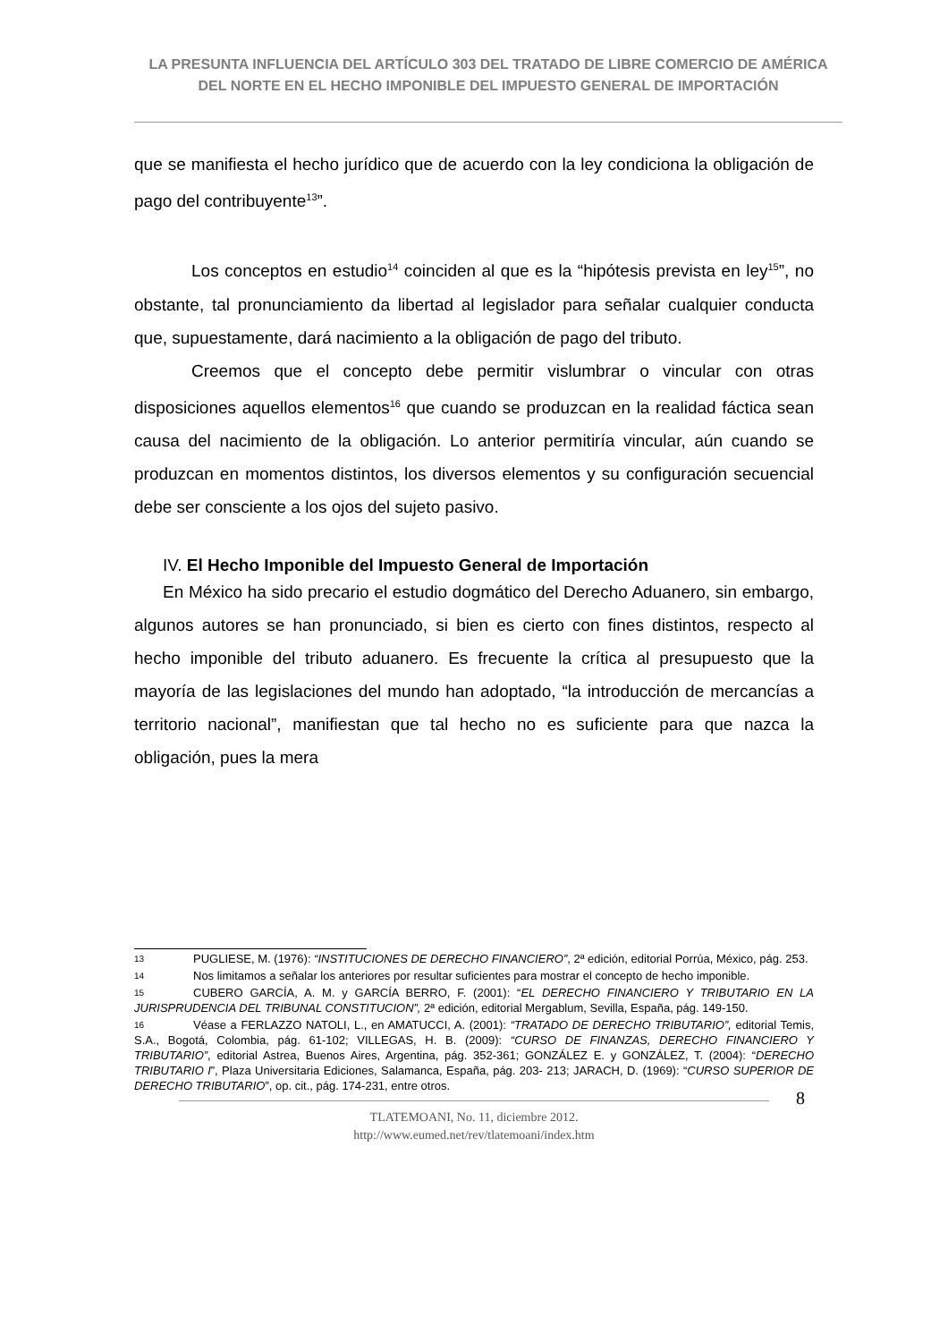LA PRESUNTA INFLUENCIA DEL ARTÍCULO 303 DEL TRATADO DE LIBRE COMERCIO DE AMÉRICA DEL NORTE EN EL HECHO IMPONIBLE DEL IMPUESTO GENERAL DE IMPORTACIÓN
que se manifiesta el hecho jurídico que de acuerdo con la ley condiciona la obligación de pago del contribuyente<sup>13</sup>”.
Los conceptos en estudio<sup>14</sup> coinciden al que es la “hipótesis prevista en ley<sup>15</sup>”, no obstante, tal pronunciamiento da libertad al legislador para señalar cualquier conducta que, supuestamente, dará nacimiento a la obligación de pago del tributo.
Creemos que el concepto debe permitir vislumbrar o vincular con otras disposiciones aquellos elementos<sup>16</sup> que cuando se produzcan en la realidad fáctica sean causa del nacimiento de la obligación. Lo anterior permitiría vincular, aún cuando se produzcan en momentos distintos, los diversos elementos y su configuración secuencial debe ser consciente a los ojos del sujeto pasivo.
IV. El Hecho Imponible del Impuesto General de Importación
En México ha sido precario el estudio dogmático del Derecho Aduanero, sin embargo, algunos autores se han pronunciado, si bien es cierto con fines distintos, respecto al hecho imponible del tributo aduanero. Es frecuente la crítica al presupuesto que la mayoría de las legislaciones del mundo han adoptado, “la introducción de mercancías a territorio nacional”, manifiestan que tal hecho no es suficiente para que nazca la obligación, pues la mera
13 PUGLIESE, M. (1976): “INSTITUCIONES DE DERECHO FINANCIERO”, 2ª edición, editorial Porrúa, México, pág. 253.
14 Nos limitamos a señalar los anteriores por resultar suficientes para mostrar el concepto de hecho imponible.
15 CUBERO GARCÍA, A. M. y GARCÍA BERRO, F. (2001): “EL DERECHO FINANCIERO Y TRIBUTARIO EN LA JURISPRUDENCIA DEL TRIBUNAL CONSTITUCION”, 2ª edición, editorial Mergablum, Sevilla, España, pág. 149-150.
16 Véase a FERLAZZO NATOLI, L., en AMATUCCI, A. (2001): “TRATADO DE DERECHO TRIBUTARIO”, editorial Temis, S.A., Bogotá, Colombia, pág. 61-102; VILLEGAS, H. B. (2009): “CURSO DE FINANZAS, DERECHO FINANCIERO Y TRIBUTARIO”, editorial Astrea, Buenos Aires, Argentina, pág. 352-361; GONZÁLEZ E. y GONZÁLEZ, T. (2004): “DERECHO TRIBUTARIO I”, Plaza Universitaria Ediciones, Salamanca, España, pág. 203- 213; JARACH, D. (1969): “CURSO SUPERIOR DE DERECHO TRIBUTARIO”, op. cit., pág. 174-231, entre otros.
8
TLATEMOANI, No. 11, diciembre 2012.
http://www.eumed.net/rev/tlatemoani/index.htm